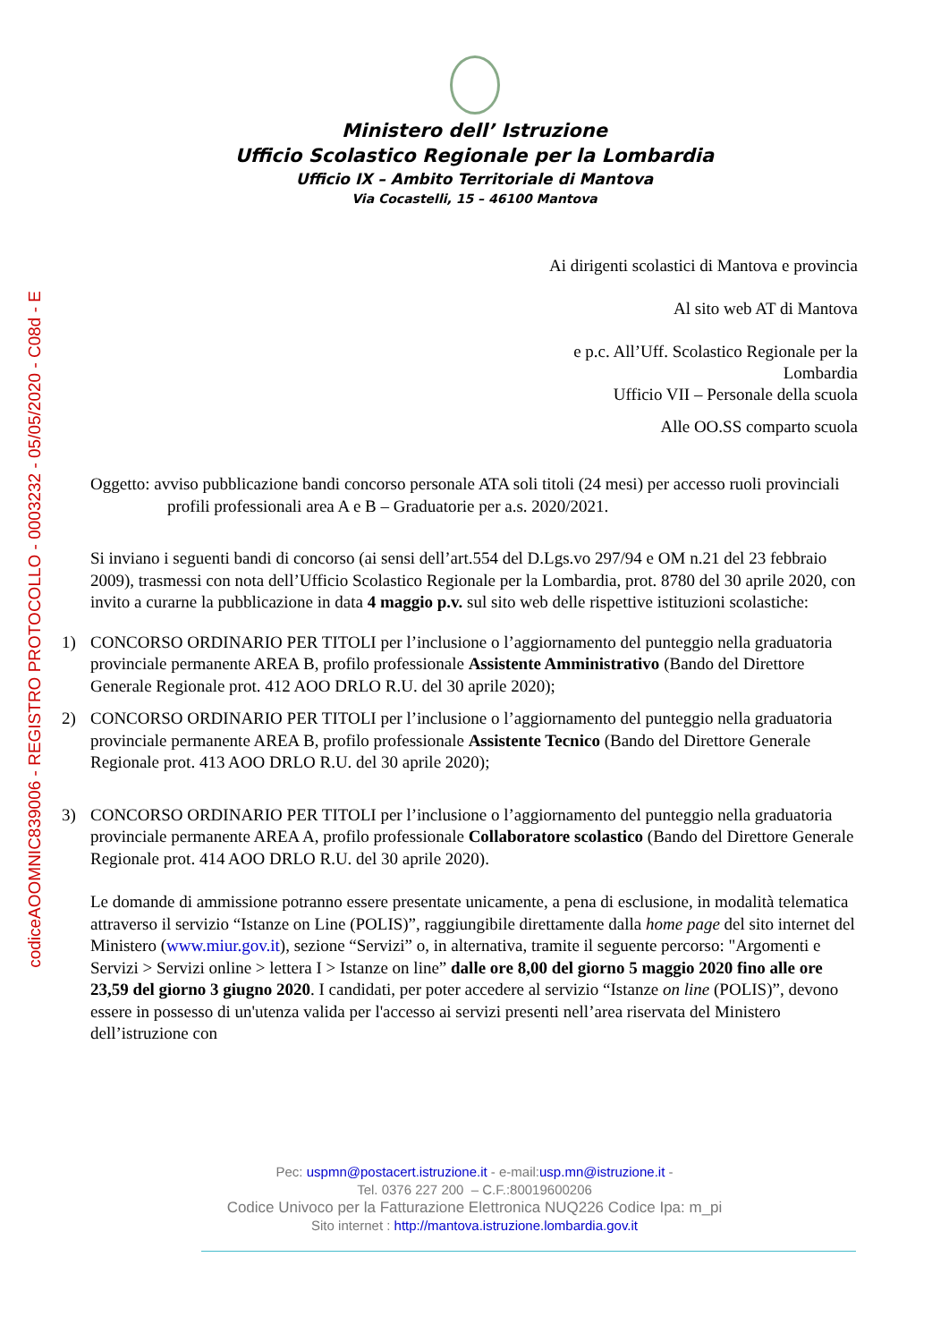codiceAOOMNIC839006 - REGISTRO PROTOCOLLO - 0003232 - 05/05/2020 - C08d - E
Ministero dell’ Istruzione
Ufficio Scolastico Regionale per la Lombardia
Ufficio IX – Ambito Territoriale di Mantova
Via Cocastelli, 15 – 46100 Mantova
Ai dirigenti scolastici di Mantova e provincia
Al sito web AT di Mantova
e p.c. All’Uff. Scolastico Regionale per la
Lombardia
Ufficio VII – Personale della scuola
Alle OO.SS comparto scuola
Oggetto: avviso pubblicazione bandi concorso personale ATA soli titoli (24 mesi) per accesso ruoli provinciali profili professionali area A e B – Graduatorie per a.s. 2020/2021.
Si inviano i seguenti bandi di concorso (ai sensi dell’art.554 del D.Lgs.vo 297/94 e OM n.21 del 23 febbraio 2009), trasmessi con nota dell’Ufficio Scolastico Regionale per la Lombardia, prot. 8780 del 30 aprile 2020, con invito a curarne la pubblicazione in data 4 maggio p.v. sul sito web delle rispettive istituzioni scolastiche:
1) CONCORSO ORDINARIO PER TITOLI per l’inclusione o l’aggiornamento del punteggio nella graduatoria provinciale permanente AREA B, profilo professionale Assistente Amministrativo (Bando del Direttore Generale Regionale prot. 412 AOO DRLO R.U. del 30 aprile 2020);
2) CONCORSO ORDINARIO PER TITOLI per l’inclusione o l’aggiornamento del punteggio nella graduatoria provinciale permanente AREA B, profilo professionale Assistente Tecnico (Bando del Direttore Generale Regionale prot. 413 AOO DRLO R.U. del 30 aprile 2020);
3) CONCORSO ORDINARIO PER TITOLI per l’inclusione o l’aggiornamento del punteggio nella graduatoria provinciale permanente AREA A, profilo professionale Collaboratore scolastico (Bando del Direttore Generale Regionale prot. 414 AOO DRLO R.U. del 30 aprile 2020).
Le domande di ammissione potranno essere presentate unicamente, a pena di esclusione, in modalità telematica attraverso il servizio “Istanze on Line (POLIS)”, raggiungibile direttamente dalla home page del sito internet del Ministero (www.miur.gov.it), sezione “Servizi” o, in alternativa, tramite il seguente percorso: "Argomenti e Servizi > Servizi online > lettera I > Istanze on line” dalle ore 8,00 del giorno 5 maggio 2020 fino alle ore 23,59 del giorno 3 giugno 2020. I candidati, per poter accedere al servizio “Istanze on line (POLIS)”, devono essere in possesso di un'utenza valida per l'accesso ai servizi presenti nell’area riservata del Ministero dell’istruzione con
Pec: uspmn@postacert.istruzione.it - e-mail:usp.mn@istruzione.it -
Tel. 0376 227 200 – C.F.:80019600206
Codice Univoco per la Fatturazione Elettronica NUQ226 Codice Ipa: m_pi
Sito internet : http://mantova.istruzione.lombardia.gov.it